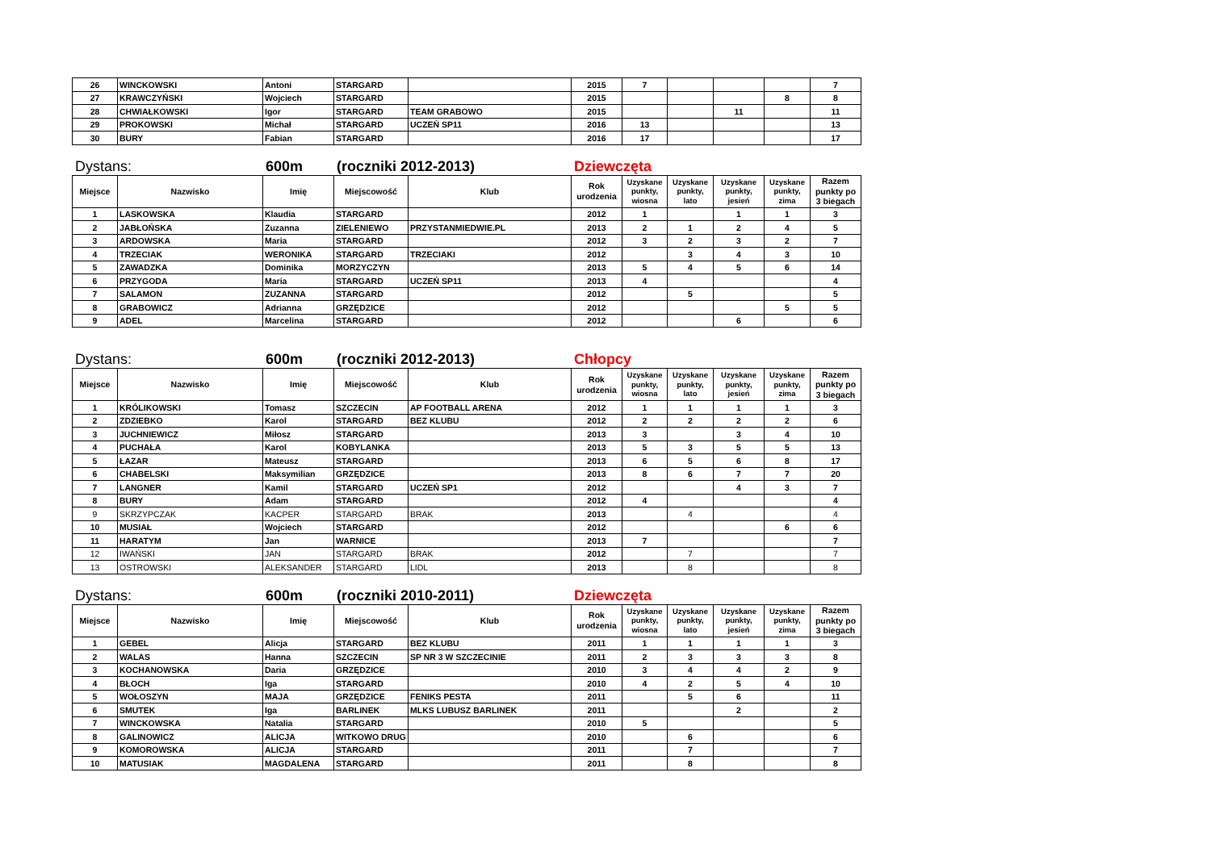| 26 | WINCKOWSKI | Antoni | STARGARD | | 2015 | 7 | | | | 7 |
| 27 | KRAWCZYŃSKI | Wojciech | STARGARD | | 2015 | | | | 8 | 8 |
| 28 | CHWIAŁKOWSKI | Igor | STARGARD | TEAM GRABOWO | 2015 | | | 11 | | 11 |
| 29 | PROKOWSKI | Michał | STARGARD | UCZEŃ SP11 | 2016 | 13 | | | | 13 |
| 30 | BURY | Fabian | STARGARD | | 2016 | 17 | | | | 17 |
Dystans: 600m (roczniki 2012-2013) Dziewczęta
| Miejsce | Nazwisko | Imię | Miejscowość | Klub | Rok urodzenia | Uzyskane punkty, wiosna | Uzyskane punkty, lato | Uzyskane punkty, jesień | Uzyskane punkty, zima | Razem punkty po 3 biegach |
| --- | --- | --- | --- | --- | --- | --- | --- | --- | --- | --- |
| 1 | LASKOWSKA | Klaudia | STARGARD | | 2012 | 1 | | 1 | 1 | 3 |
| 2 | JABŁOŃSKA | Zuzanna | ZIELENIEWO | PRZYSTANMIEDWIE.PL | 2013 | 2 | 1 | 2 | 4 | 5 |
| 3 | ARDOWSKA | Maria | STARGARD | | 2012 | 3 | 2 | 3 | 2 | 7 |
| 4 | TRZECIAK | WERONIKA | STARGARD | TRZECIAKI | 2012 | | 3 | 4 | 3 | 10 |
| 5 | ZAWADZKA | Dominika | MORZYCZYN | | 2013 | 5 | 4 | 5 | 6 | 14 |
| 6 | PRZYGODA | Maria | STARGARD | UCZEŃ SP11 | 2013 | 4 | | | | 4 |
| 7 | SALAMON | ZUZANNA | STARGARD | | 2012 | | 5 | | | 5 |
| 8 | GRABOWICZ | Adrianna | GRZĘDZICE | | 2012 | | | | 5 | 5 |
| 9 | ADEL | Marcelina | STARGARD | | 2012 | | | 6 | | 6 |
Dystans: 600m (roczniki 2012-2013) Chłopcy
| Miejsce | Nazwisko | Imię | Miejscowość | Klub | Rok urodzenia | Uzyskane punkty, wiosna | Uzyskane punkty, lato | Uzyskane punkty, jesień | Uzyskane punkty, zima | Razem punkty po 3 biegach |
| --- | --- | --- | --- | --- | --- | --- | --- | --- | --- | --- |
| 1 | KRÓLIKOWSKI | Tomasz | SZCZECIN | AP FOOTBALL ARENA | 2012 | 1 | 1 | 1 | 1 | 3 |
| 2 | ZDZIEBKO | Karol | STARGARD | BEZ KLUBU | 2012 | 2 | 2 | 2 | 2 | 6 |
| 3 | JUCHNIEWICZ | Miłosz | STARGARD | | 2013 | 3 | | 3 | 4 | 10 |
| 4 | PUCHAŁA | Karol | KOBYLANKA | | 2013 | 5 | 3 | 5 | 5 | 13 |
| 5 | ŁAZAR | Mateusz | STARGARD | | 2013 | 6 | 5 | 6 | 8 | 17 |
| 6 | CHABELSKI | Maksymilian | GRZĘDZICE | | 2013 | 8 | 6 | 7 | 7 | 20 |
| 7 | LANGNER | Kamil | STARGARD | UCZEŃ SP1 | 2012 | | | 4 | 3 | 7 |
| 8 | BURY | Adam | STARGARD | | 2012 | 4 | | | | 4 |
| 9 | SKRZYPCZAK | KACPER | STARGARD | BRAK | 2013 | | 4 | | | 4 |
| 10 | MUSIAŁ | Wojciech | STARGARD | | 2012 | | | | 6 | 6 |
| 11 | HARATYM | Jan | WARNICE | | 2013 | 7 | | | | 7 |
| 12 | IWAŃSKI | JAN | STARGARD | BRAK | 2012 | | 7 | | | 7 |
| 13 | OSTROWSKI | ALEKSANDER | STARGARD | LIDL | 2013 | | 8 | | | 8 |
Dystans: 600m (roczniki 2010-2011) Dziewczęta
| Miejsce | Nazwisko | Imię | Miejscowość | Klub | Rok urodzenia | Uzyskane punkty, wiosna | Uzyskane punkty, lato | Uzyskane punkty, jesień | Uzyskane punkty, zima | Razem punkty po 3 biegach |
| --- | --- | --- | --- | --- | --- | --- | --- | --- | --- | --- |
| 1 | GEBEL | Alicja | STARGARD | BEZ KLUBU | 2011 | 1 | 1 | 1 | 1 | 3 |
| 2 | WALAS | Hanna | SZCZECIN | SP NR 3 W SZCZECINIE | 2011 | 2 | 3 | 3 | 3 | 8 |
| 3 | KOCHANOWSKA | Daria | GRZĘDZICE | | 2010 | 3 | 4 | 4 | 2 | 9 |
| 4 | BŁOCH | Iga | STARGARD | | 2010 | 4 | 2 | 5 | 4 | 10 |
| 5 | WOŁOSZYN | MAJA | GRZĘDZICE | FENIKS PESTA | 2011 | | 5 | 6 | | 11 |
| 6 | SMUTEK | Iga | BARLINEK | MLKS LUBUSZ BARLINEK | 2011 | | | 2 | | 2 |
| 7 | WINCKOWSKA | Natalia | STARGARD | | 2010 | 5 | | | | 5 |
| 8 | GALINOWICZ | ALICJA | WITKOWO DRUG | | 2010 | | 6 | | | 6 |
| 9 | KOMOROWSKA | ALICJA | STARGARD | | 2011 | | 7 | | | 7 |
| 10 | MATUSIAK | MAGDALENA | STARGARD | | 2011 | | 8 | | | 8 |